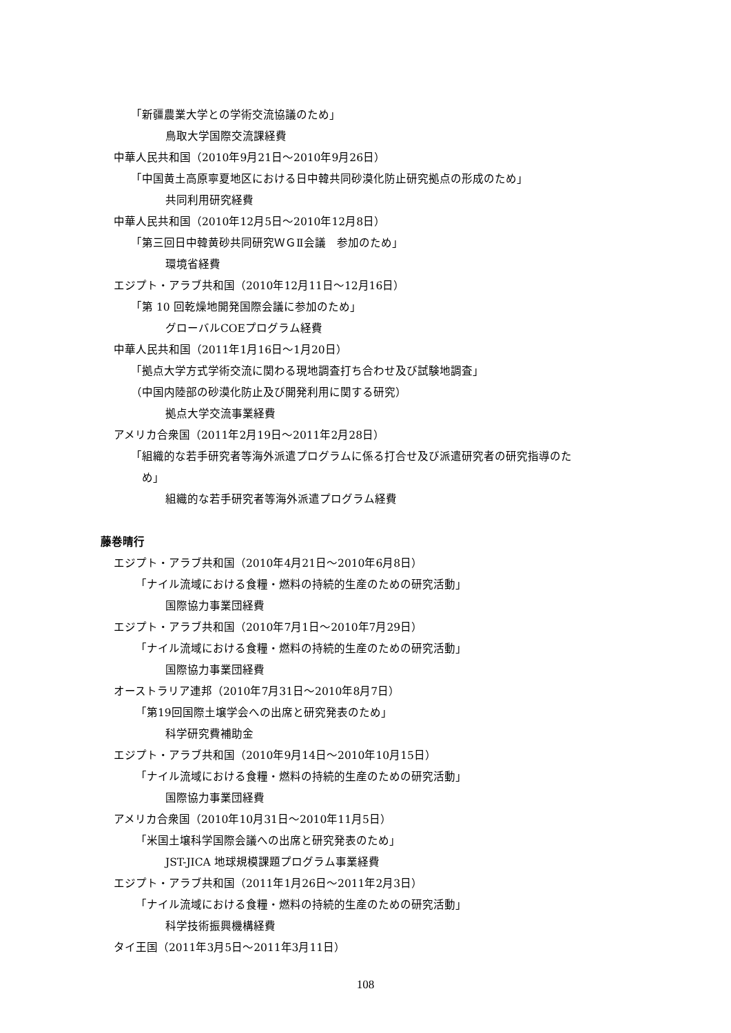「新疆農業大学との学術交流協議のため」
鳥取大学国際交流課経費
中華人民共和国（2010年9月21日～2010年9月26日）
「中国黄土高原寧夏地区における日中韓共同砂漠化防止研究拠点の形成のため」
共同利用研究経費
中華人民共和国（2010年12月5日～2010年12月8日）
「第三回日中韓黄砂共同研究ＷＧⅡ会議　参加のため」
環境省経費
エジプト・アラブ共和国（2010年12月11日～12月16日）
「第 10 回乾燥地開発国際会議に参加のため」
グローバルCOEプログラム経費
中華人民共和国（2011年1月16日～1月20日）
「拠点大学方式学術交流に関わる現地調査打ち合わせ及び試験地調査」
（中国内陸部の砂漠化防止及び開発利用に関する研究）
拠点大学交流事業経費
アメリカ合衆国（2011年2月19日～2011年2月28日）
「組織的な若手研究者等海外派遣プログラムに係る打合せ及び派遣研究者の研究指導のた
　め」
組織的な若手研究者等海外派遣プログラム経費
藤巻晴行
エジプト・アラブ共和国（2010年4月21日～2010年6月8日）
「ナイル流域における食糧・燃料の持続的生産のための研究活動」
国際協力事業団経費
エジプト・アラブ共和国（2010年7月1日～2010年7月29日）
「ナイル流域における食糧・燃料の持続的生産のための研究活動」
国際協力事業団経費
オーストラリア連邦（2010年7月31日～2010年8月7日）
「第19回国際土壌学会への出席と研究発表のため」
科学研究費補助金
エジプト・アラブ共和国（2010年9月14日～2010年10月15日）
「ナイル流域における食糧・燃料の持続的生産のための研究活動」
国際協力事業団経費
アメリカ合衆国（2010年10月31日～2010年11月5日）
「米国土壌科学国際会議への出席と研究発表のため」
JST-JICA 地球規模課題プログラム事業経費
エジプト・アラブ共和国（2011年1月26日～2011年2月3日）
「ナイル流域における食糧・燃料の持続的生産のための研究活動」
科学技術振興機構経費
タイ王国（2011年3月5日～2011年3月11日）
108